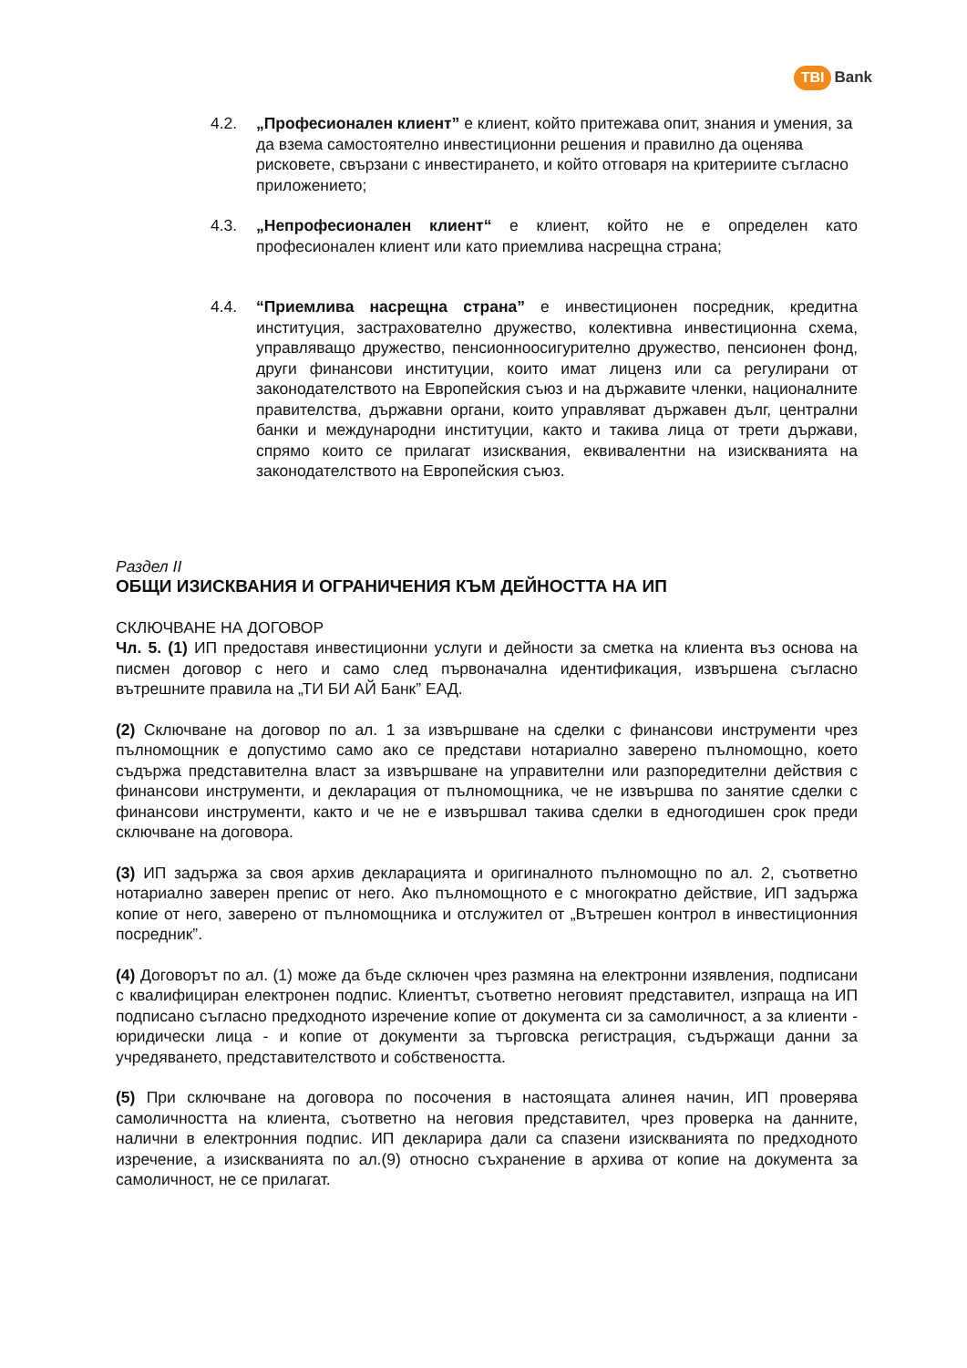TBI Bank
4.2. „Професионален клиент” е клиент, който притежава опит, знания и умения, за да взема самостоятелно инвестиционни решения и правилно да оценява рисковете, свързани с инвестирането, и който отговаря на критериите съгласно приложението;
4.3. „Непрофесионален клиент“ е клиент, който не е определен като професионален клиент или като приемлива насрещна страна;
4.4. “Приемлива насрещна страна” е инвестиционен посредник, кредитна институция, застрахователно дружество, колективна инвестиционна схема, управляващо дружество, пенсионноосигурително дружество, пенсионен фонд, други финансови институции, които имат лиценз или са регулирани от законодателството на Европейския съюз и на държавите членки, националните правителства, държавни органи, които управляват държавен дълг, централни банки и международни институции, както и такива лица от трети държави, спрямо които се прилагат изисквания, еквивалентни на изискванията на законодателството на Европейския съюз.
Раздел II
ОБЩИ ИЗИСКВАНИЯ И ОГРАНИЧЕНИЯ КЪМ ДЕЙНОСТТА НА ИП
СКЛЮЧВАНЕ НА ДОГОВОР
Чл. 5. (1) ИП предоставя инвестиционни услуги и дейности за сметка на клиента въз основа на писмен договор с него и само след първоначална идентификация, извършена съгласно вътрешните правила на „ТИ БИ АЙ Банк” ЕАД.
(2) Сключване на договор по ал. 1 за извършване на сделки с финансови инструменти чрез пълномощник е допустимо само ако се представи нотариално заверено пълномощно, което съдържа представителна власт за извършване на управителни или разпоредителни действия с финансови инструменти, и декларация от пълномощника, че не извършва по занятие сделки с финансови инструменти, както и че не е извършвал такива сделки в едногодишен срок преди сключване на договора.
(3) ИП задържа за своя архив декларацията и оригиналното пълномощно по ал. 2, съответно нотариално заверен препис от него. Ако пълномощното е с многократно действие, ИП задържа копие от него, заверено от пълномощника и отслужител от „Вътрешен контрол в инвестиционния посредник”.
(4) Договорът по ал. (1) може да бъде сключен чрез размяна на електронни изявления, подписани с квалифициран електронен подпис. Клиентът, съответно неговият представител, изпраща на ИП подписано съгласно предходното изречение копие от документа си за самоличност, а за клиенти - юридически лица - и копие от документи за търговска регистрация, съдържащи данни за учредяването, представителството и собствеността.
(5) При сключване на договора по посочения в настоящата алинея начин, ИП проверява самоличността на клиента, съответно на неговия представител, чрез проверка на данните, налични в електронния подпис. ИП декларира дали са спазени изискванията по предходното изречение, а изискванията по ал.(9) относно съхранение в архива от копие на документа за самоличност, не се прилагат.